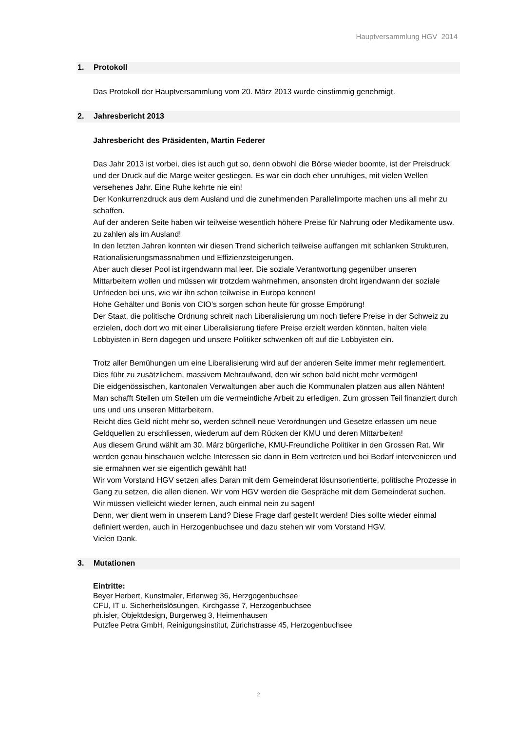Hauptversammlung HGV 2014
1. Protokoll
Das Protokoll der Hauptversammlung vom 20. März 2013 wurde einstimmig genehmigt.
2. Jahresbericht 2013
Jahresbericht des Präsidenten, Martin Federer
Das Jahr 2013 ist vorbei, dies ist auch gut so, denn obwohl die Börse wieder boomte, ist der Preisdruck und der Druck auf die Marge weiter gestiegen. Es war ein doch eher unruhiges, mit vielen Wellen versehenes Jahr. Eine Ruhe kehrte nie ein!
Der Konkurrenzdruck aus dem Ausland und die zunehmenden Parallelimporte machen uns all mehr zu schaffen.
Auf der anderen Seite haben wir teilweise wesentlich höhere Preise für Nahrung oder Medikamente usw. zu zahlen als im Ausland!
In den letzten Jahren konnten wir diesen Trend sicherlich teilweise auffangen mit schlanken Strukturen, Rationalisierungsmassnahmen und Effizienzsteigerungen.
Aber auch dieser Pool ist irgendwann mal leer. Die soziale Verantwortung gegenüber unseren Mittarbeitern wollen und müssen wir trotzdem wahrnehmen, ansonsten droht irgendwann der soziale Unfrieden bei uns, wie wir ihn schon teilweise in Europa kennen!
Hohe Gehälter und Bonis von CIO’s sorgen schon heute für grosse Empörung!
Der Staat, die politische Ordnung schreit nach Liberalisierung um noch tiefere Preise in der Schweiz zu erzielen, doch dort wo mit einer Liberalisierung tiefere Preise erzielt werden könnten, halten viele Lobbyisten in Bern dagegen und unsere Politiker schwenken oft auf die Lobbyisten ein.
Trotz aller Bemühungen um eine Liberalisierung wird auf der anderen Seite immer mehr reglementiert. Dies führ zu zusätzlichem, massivem Mehraufwand, den wir schon bald nicht mehr vermögen!
Die eidgenössischen, kantonalen Verwaltungen aber auch die Kommunalen platzen aus allen Nähten! Man schafft Stellen um Stellen um die vermeintliche Arbeit zu erledigen. Zum grossen Teil finanziert durch uns und uns unseren Mittarbeitern.
Reicht dies Geld nicht mehr so, werden schnell neue Verordnungen und Gesetze erlassen um neue Geldquellen zu erschliessen, wiederum auf dem Rücken der KMU und deren Mittarbeiten!
Aus diesem Grund wählt am 30. März bürgerliche, KMU-Freundliche Politiker in den Grossen Rat. Wir werden genau hinschauen welche Interessen sie dann in Bern vertreten und bei Bedarf intervenieren und sie ermahnen wer sie eigentlich gewählt hat!
Wir vom Vorstand HGV setzen alles Daran mit dem Gemeinderat lösunsorientierte, politische Prozesse in Gang zu setzen, die allen dienen. Wir vom HGV werden die Gespräche mit dem Gemeinderat suchen.
Wir müssen vielleicht wieder lernen, auch einmal nein zu sagen!
Denn, wer dient wem in unserem Land? Diese Frage darf gestellt werden! Dies sollte wieder einmal definiert werden, auch in Herzogenbuchsee und dazu stehen wir vom Vorstand HGV.
Vielen Dank.
3. Mutationen
Eintritte:
Beyer Herbert, Kunstmaler, Erlenweg 36, Herzgogenbuchsee
CFU, IT u. Sicherheitslösungen, Kirchgasse 7, Herzogenbuchsee
ph.isler, Objektdesign, Burgerweg 3, Heimenhausen
Putzfee Petra GmbH, Reinigungsinstitut, Zürichstrasse 45, Herzogenbuchsee
2